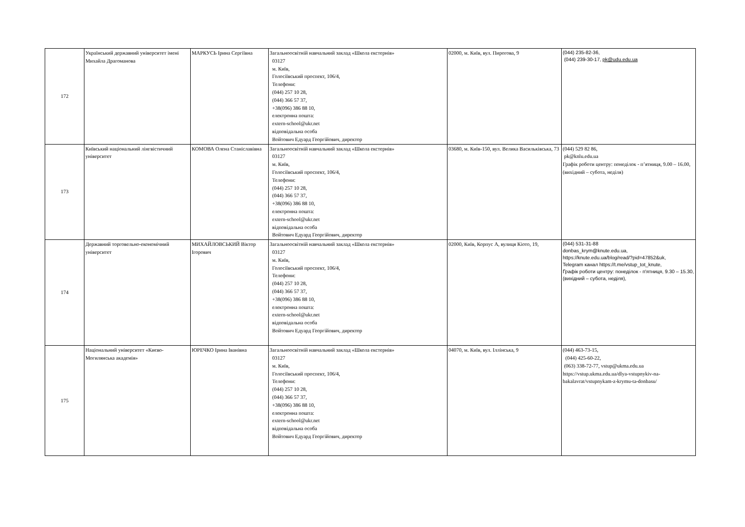| 172 | Український державний університет імені Михайла Драгоманова | МАРКУСЬ Ірина Сергіївна | Загальноосвітній навчальний заклад «Школа екстернів» 03127 м. Київ, Голосіївський проспект, 106/4, Телефони: (044) 257 10 28, (044) 366 57 37, +38(096) 386 88 10, електронна пошта: extern-school@ukr.net відповідальна особа Войтович Едуард Георгійович, директор | 02000, м. Київ, вул. Пирогова, 9 | (044) 235-82-36, (044) 239-30-17, pk@udu.edu.ua |
| 173 | Київський національний лінгвістичний університет | КОМОВА Олена Станіславівна | Загальноосвітній навчальний заклад «Школа екстернів» 03127 м. Київ, Голосіївський проспект, 106/4, Телефони: (044) 257 10 28, (044) 366 57 37, +38(096) 386 88 10, електронна пошта: extern-school@ukr.net відповідальна особа Войтович Едуард Георгійович, директор | 03680, м. Київ-150, вул. Велика Васильківська, 73 | (044) 529 82 86, pk@knlu.edu.ua Графік роботи центру: понеділок - п’ятниця, 9.00 – 16.00, (вихідний – субота, неділя) |
| 174 | Державний торговельно-економічний університет | МИХАЙЛОВСЬКИЙ Віктор Ігорович | Загальноосвітній навчальний заклад «Школа екстернів» 03127 м. Київ, Голосіївський проспект, 106/4, Телефони: (044) 257 10 28, (044) 366 57 37, +38(096) 386 88 10, електронна пошта: extern-school@ukr.net відповідальна особа Войтович Едуард Георгійович, директор | 02000, Київ, Корпус А, вулиця Кіото, 19, | (044) 531-31-88 donbas_krym@knute.edu.ua, https://knute.edu.ua/blog/read/?pid=47852&uk, Telegram канал https://t.me/vstup_tot_knute, Графік роботи центру: понеділок - п'ятниця, 9.30 – 15.30, (вихідний – субота, неділя), |
| 175 | Національний університет «Києво-Могилянська академія» | ЮРЕЧКО Ірина Іванівна | Загальноосвітній навчальний заклад «Школа екстернів» 03127 м. Київ, Голосіївський проспект, 106/4, Телефони: (044) 257 10 28, (044) 366 57 37, +38(096) 386 88 10, електронна пошта: extern-school@ukr.net відповідальна особа Войтович Едуард Георгійович, директор | 04070, м. Київ, вул. Іллінська, 9 | (044) 463-73-15, (044) 425-60-22, (063) 338-72-77, vstup@ukma.edu.ua https://vstup.ukma.edu.ua/dlya-vstupnykiv-na-bakalavrat/vstupnykam-z-krymu-ta-donbasu/ |